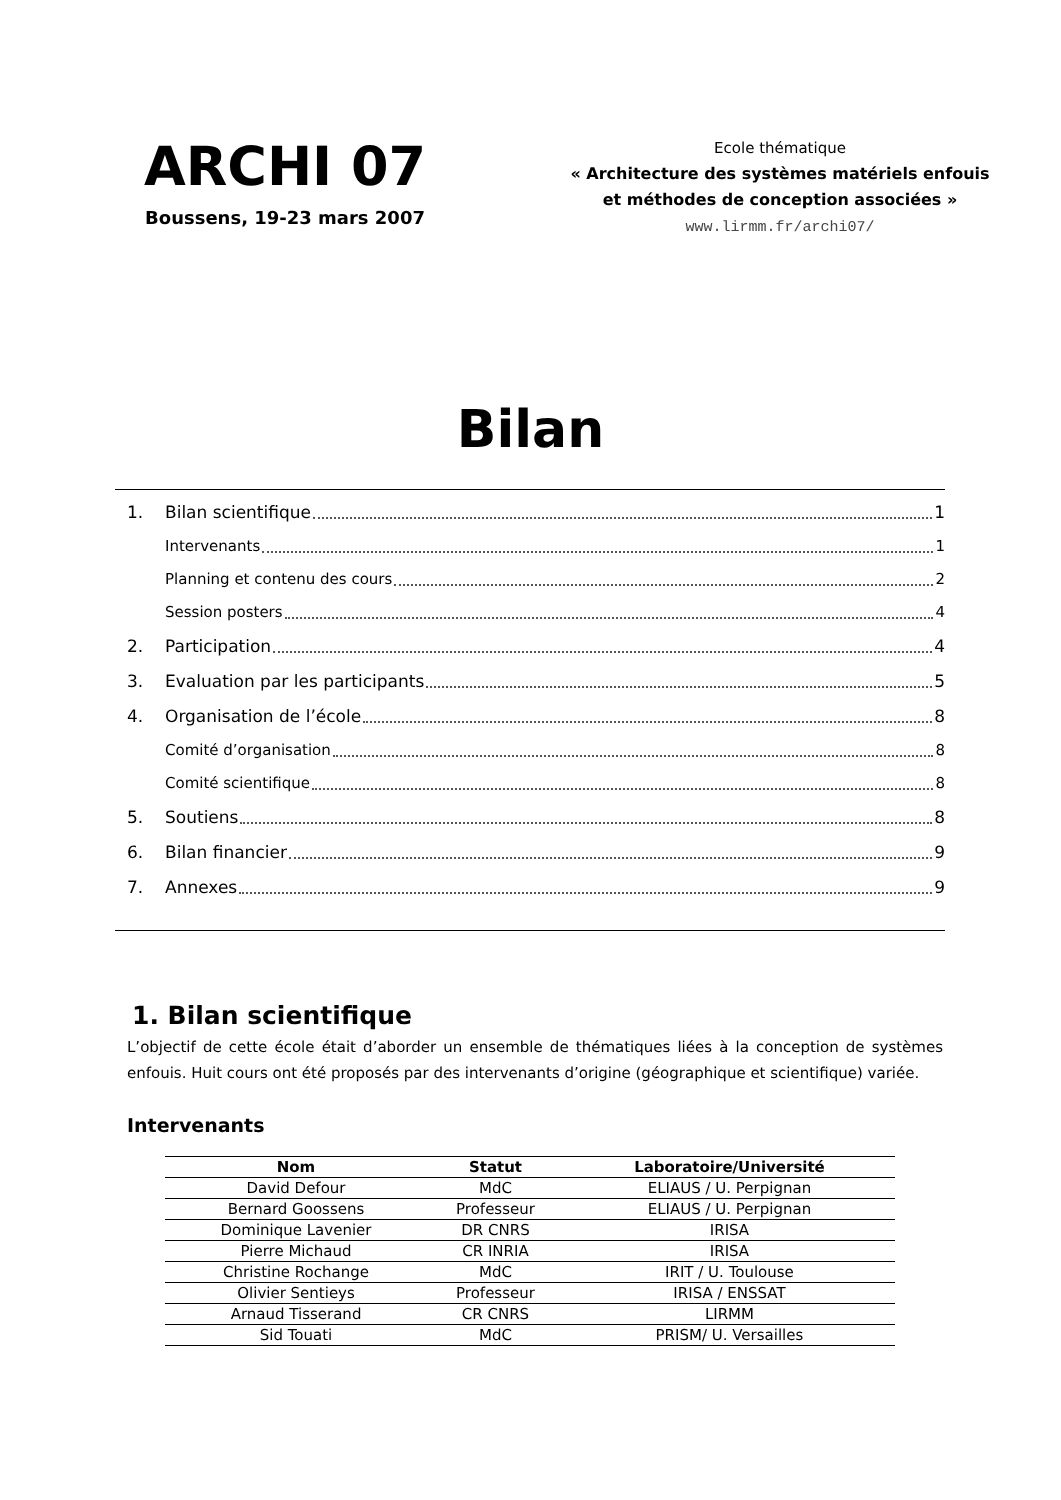ARCHI 07
Boussens, 19-23 mars 2007
Ecole thématique
« Architecture des systèmes matériels enfouis
et méthodes de conception associées »
www.lirmm.fr/archi07/
Bilan
1. Bilan scientifique 1
Intervenants 1
Planning et contenu des cours 2
Session posters 4
2. Participation 4
3. Evaluation par les participants 5
4. Organisation de l’école 8
Comité d’organisation 8
Comité scientifique 8
5. Soutiens 8
6. Bilan financier 9
7. Annexes 9
1. Bilan scientifique
L’objectif de cette école était d’aborder un ensemble de thématiques liées à la conception de systèmes enfouis. Huit cours ont été proposés par des intervenants d’origine (géographique et scientifique) variée.
Intervenants
| Nom | Statut | Laboratoire/Université |
| --- | --- | --- |
| David Defour | MdC | ELIAUS / U. Perpignan |
| Bernard Goossens | Professeur | ELIAUS / U. Perpignan |
| Dominique Lavenier | DR CNRS | IRISA |
| Pierre Michaud | CR INRIA | IRISA |
| Christine Rochange | MdC | IRIT / U. Toulouse |
| Olivier Sentieys | Professeur | IRISA / ENSSAT |
| Arnaud Tisserand | CR CNRS | LIRMM |
| Sid Touati | MdC | PRISM/ U. Versailles |